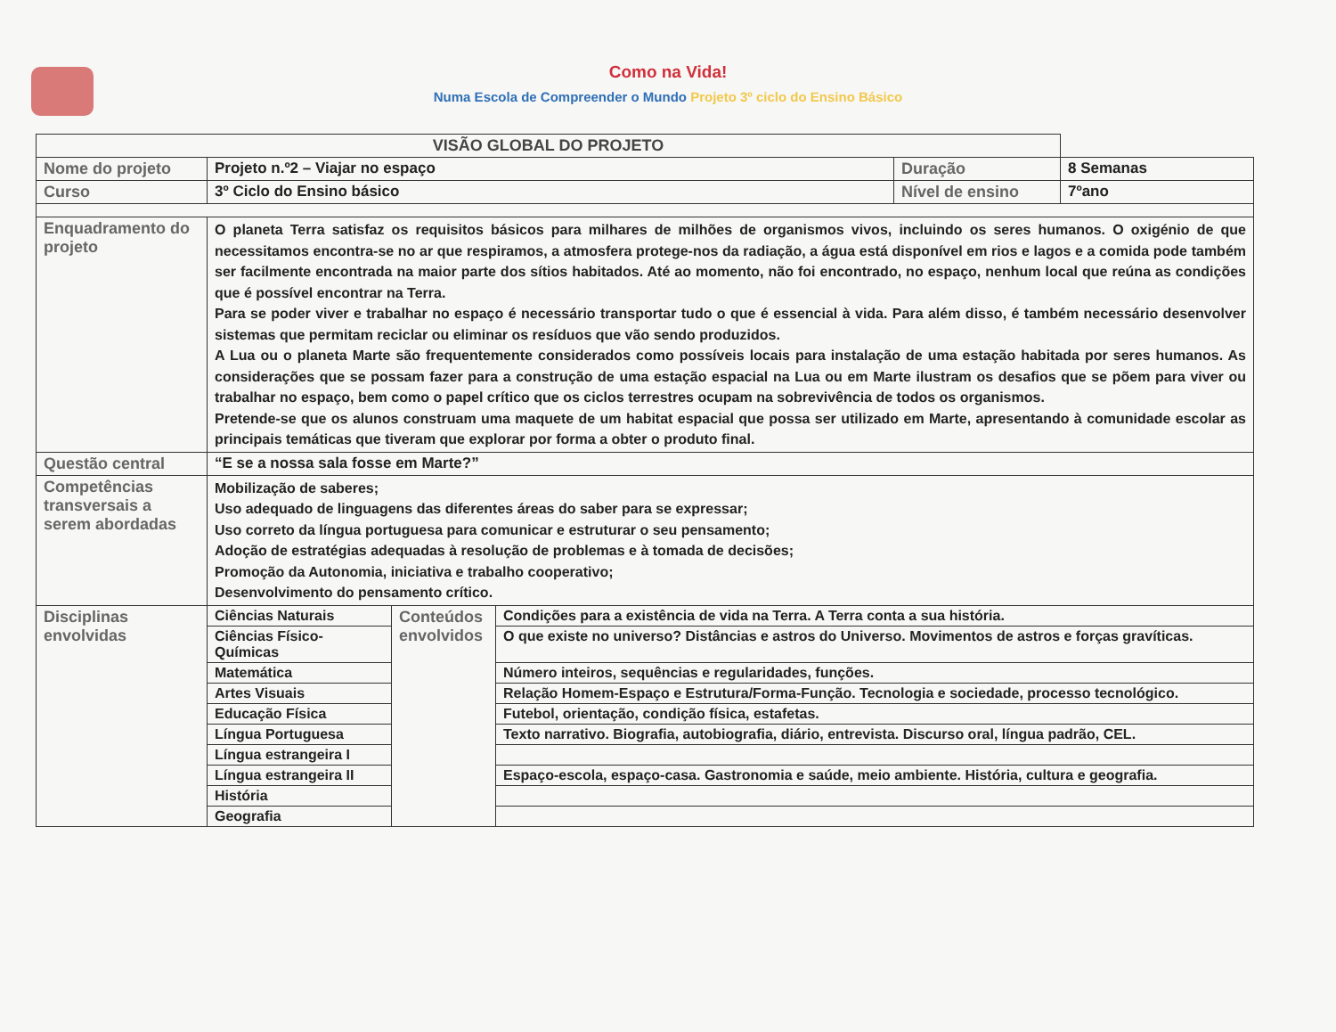Como na Vida!
Numa Escola de Compreender o Mundo Projeto 3º ciclo do Ensino Básico
| VISÃO GLOBAL DO PROJETO | | | | | |
| --- | --- | --- | --- | --- | --- |
| Nome do projeto | Projeto n.º2 – Viajar no espaço | | | Duração | 8 Semanas |
| Curso | 3º Ciclo do Ensino básico | | | Nível de ensino | 7ºano |
| Enquadramento do projeto | O planeta Terra satisfaz os requisitos básicos para milhares de milhões de organismos vivos, incluindo os seres humanos. O oxigénio de que necessitamos encontra-se no ar que respiramos, a atmosfera protege-nos da radiação, a água está disponível em rios e lagos e a comida pode também ser facilmente encontrada na maior parte dos sítios habitados. Até ao momento, não foi encontrado, no espaço, nenhum local que reúna as condições que é possível encontrar na Terra. Para se poder viver e trabalhar no espaço é necessário transportar tudo o que é essencial à vida. Para além disso, é também necessário desenvolver sistemas que permitam reciclar ou eliminar os resíduos que vão sendo produzidos. A Lua ou o planeta Marte são frequentemente considerados como possíveis locais para instalação de uma estação habitada por seres humanos. As considerações que se possam fazer para a construção de uma estação espacial na Lua ou em Marte ilustram os desafios que se põem para viver ou trabalhar no espaço, bem como o papel crítico que os ciclos terrestres ocupam na sobrevivência de todos os organismos. Pretende-se que os alunos construam uma maquete de um habitat espacial que possa ser utilizado em Marte, apresentando à comunidade escolar as principais temáticas que tiveram que explorar por forma a obter o produto final. | | | | |
| Questão central | “E se a nossa sala fosse em Marte?” | | | | |
| Competências transversais a serem abordadas | Mobilização de saberes; Uso adequado de linguagens das diferentes áreas do saber para se expressar; Uso correto da língua portuguesa para comunicar e estruturar o seu pensamento; Adoção de estratégias adequadas à resolução de problemas e à tomada de decisões; Promoção da Autonomia, iniciativa e trabalho cooperativo; Desenvolvimento do pensamento crítico. | | | | |
| Disciplinas envolvidas | Ciências Naturais | Conteúdos envolvidos | Condições para a existência de vida na Terra. A Terra conta a sua história. | | |
| | Ciências Físico-Químicas | | O que existe no universo? Distâncias e astros do Universo. Movimentos de astros e forças gravíticas. | | |
| | Matemática | | Número inteiros, sequências e regularidades, funções. | | |
| | Artes Visuais | | Relação Homem-Espaço e Estrutura/Forma-Função. Tecnologia e sociedade, processo tecnológico. | | |
| | Educação Física | | Futebol, orientação, condição física, estafetas. | | |
| | Língua Portuguesa | | Texto narrativo. Biografia, autobiografia, diário, entrevista. Discurso oral, língua padrão, CEL. | | |
| | Língua estrangeira I | | | | |
| | Língua estrangeira II | | Espaço-escola, espaço-casa. Gastronomia e saúde, meio ambiente. História, cultura e geografia. | | |
| | História | | | | |
| | Geografia | | | | |